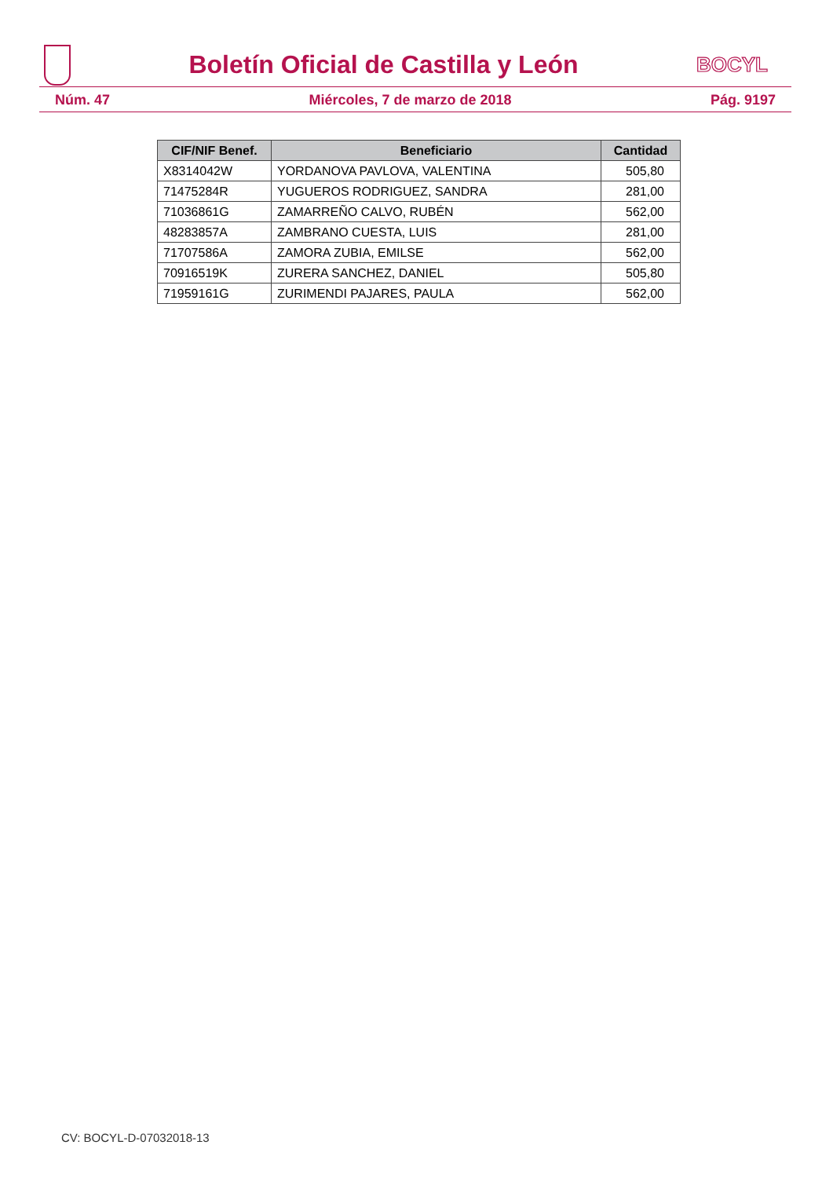Boletín Oficial de Castilla y León
BOCYL
Núm. 47 Miércoles, 7 de marzo de 2018 Pág. 9197
| CIF/NIF Benef. | Beneficiario | Cantidad |
| --- | --- | --- |
| X8314042W | YORDANOVA PAVLOVA, VALENTINA | 505,80 |
| 71475284R | YUGUEROS RODRIGUEZ, SANDRA | 281,00 |
| 71036861G | ZAMARREÑO CALVO, RUBÉN | 562,00 |
| 48283857A | ZAMBRANO CUESTA, LUIS | 281,00 |
| 71707586A | ZAMORA ZUBIA, EMILSE | 562,00 |
| 70916519K | ZURERA SANCHEZ, DANIEL | 505,80 |
| 71959161G | ZURIMENDI PAJARES, PAULA | 562,00 |
CV: BOCYL-D-07032018-13